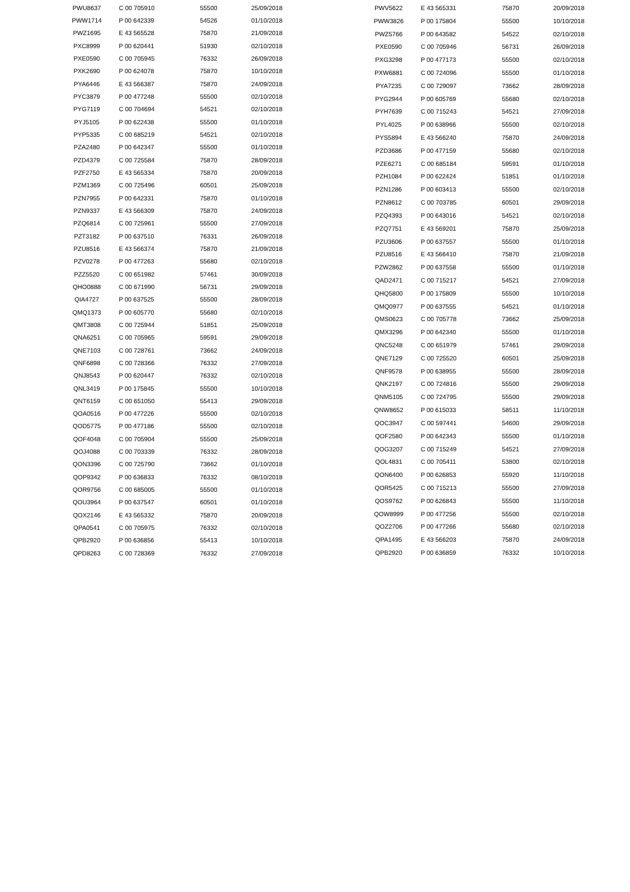| PWU8637 | C 00 705910 | 55500 | 25/09/2018 |
| PWW1714 | P 00 642339 | 54526 | 01/10/2018 |
| PWZ1695 | E 43 565528 | 75870 | 21/09/2018 |
| PXC8999 | P 00 620441 | 51930 | 02/10/2018 |
| PXE0590 | C 00 705945 | 76332 | 26/09/2018 |
| PXK2690 | P 00 624078 | 75870 | 10/10/2018 |
| PYA6446 | E 43 566387 | 75870 | 24/09/2018 |
| PYC3879 | P 00 477248 | 55500 | 02/10/2018 |
| PYG7119 | C 00 704694 | 54521 | 02/10/2018 |
| PYJ5105 | P 00 622438 | 55500 | 01/10/2018 |
| PYP5335 | C 00 685219 | 54521 | 02/10/2018 |
| PZA2480 | P 00 642347 | 55500 | 01/10/2018 |
| PZD4379 | C 00 725584 | 75870 | 28/09/2018 |
| PZF2750 | E 43 565334 | 75870 | 20/09/2018 |
| PZM1369 | C 00 725496 | 60501 | 25/09/2018 |
| PZN7955 | P 00 642331 | 75870 | 01/10/2018 |
| PZN9337 | E 43 566309 | 75870 | 24/09/2018 |
| PZQ6814 | C 00 725961 | 55500 | 27/09/2018 |
| PZT3182 | P 00 637510 | 76331 | 26/09/2018 |
| PZU8516 | E 43 566374 | 75870 | 21/09/2018 |
| PZV0278 | P 00 477263 | 55680 | 02/10/2018 |
| PZZ5520 | C 00 651982 | 57461 | 30/09/2018 |
| QHO0888 | C 00 671990 | 56731 | 29/09/2018 |
| QIA4727 | P 00 637525 | 55500 | 28/09/2018 |
| QMQ1373 | P 00 605770 | 55680 | 02/10/2018 |
| QMT3808 | C 00 725944 | 51851 | 25/09/2018 |
| QNA6251 | C 00 705965 | 59591 | 29/09/2018 |
| QNE7103 | C 00 728761 | 73662 | 24/09/2018 |
| QNF6898 | C 00 728366 | 76332 | 27/09/2018 |
| QNJ8543 | P 00 620447 | 76332 | 02/10/2018 |
| QNL3419 | P 00 175845 | 55500 | 10/10/2018 |
| QNT6159 | C 00 651050 | 55413 | 29/09/2018 |
| QOA0516 | P 00 477226 | 55500 | 02/10/2018 |
| QOD5775 | P 00 477186 | 55500 | 02/10/2018 |
| QOF4048 | C 00 705904 | 55500 | 25/09/2018 |
| QOJ4088 | C 00 703339 | 76332 | 28/09/2018 |
| QON3396 | C 00 725790 | 73662 | 01/10/2018 |
| QOP9342 | P 00 636833 | 76332 | 08/10/2018 |
| QOR9756 | C 00 685005 | 55500 | 01/10/2018 |
| QOU3964 | P 00 637547 | 60501 | 01/10/2018 |
| QOX2146 | E 43 565332 | 75870 | 20/09/2018 |
| QPA0541 | C 00 705975 | 76332 | 02/10/2018 |
| QPB2920 | P 00 636856 | 55413 | 10/10/2018 |
| QPD8263 | C 00 728369 | 76332 | 27/09/2018 |
| PWV5622 | E 43 565331 | 75870 | 20/09/2018 |
| PWW3826 | P 00 175804 | 55500 | 10/10/2018 |
| PWZ5766 | P 00 643582 | 54522 | 02/10/2018 |
| PXE0590 | C 00 705946 | 56731 | 26/09/2018 |
| PXG3298 | P 00 477173 | 55500 | 02/10/2018 |
| PXW6881 | C 00 724096 | 55500 | 01/10/2018 |
| PYA7235 | C 00 729097 | 73662 | 28/09/2018 |
| PYG2944 | P 00 605769 | 55680 | 02/10/2018 |
| PYH7639 | C 00 715243 | 54521 | 27/09/2018 |
| PYL4025 | P 00 638966 | 55500 | 02/10/2018 |
| PYS5894 | E 43 566240 | 75870 | 24/09/2018 |
| PZD3686 | P 00 477159 | 55680 | 02/10/2018 |
| PZE6271 | C 00 685184 | 59591 | 01/10/2018 |
| PZH1084 | P 00 622424 | 51851 | 01/10/2018 |
| PZN1286 | P 00 603413 | 55500 | 02/10/2018 |
| PZN8612 | C 00 703785 | 60501 | 29/09/2018 |
| PZQ4393 | P 00 643016 | 54521 | 02/10/2018 |
| PZQ7751 | E 43 569201 | 75870 | 25/09/2018 |
| PZU3606 | P 00 637557 | 55500 | 01/10/2018 |
| PZU8516 | E 43 566410 | 75870 | 21/09/2018 |
| PZW2862 | P 00 637558 | 55500 | 01/10/2018 |
| QAD2471 | C 00 715217 | 54521 | 27/09/2018 |
| QHQ5800 | P 00 175809 | 55500 | 10/10/2018 |
| QMQ0977 | P 00 637555 | 54521 | 01/10/2018 |
| QMS0623 | C 00 705778 | 73662 | 25/09/2018 |
| QMX3296 | P 00 642340 | 55500 | 01/10/2018 |
| QNC5248 | C 00 651979 | 57461 | 29/09/2018 |
| QNE7129 | C 00 725520 | 60501 | 25/09/2018 |
| QNF9578 | P 00 638955 | 55500 | 28/09/2018 |
| QNK2197 | C 00 724816 | 55500 | 29/09/2018 |
| QNM5105 | C 00 724795 | 55500 | 29/09/2018 |
| QNW8652 | P 00 615033 | 58511 | 11/10/2018 |
| QOC3947 | C 00 597441 | 54600 | 29/09/2018 |
| QOF2580 | P 00 642343 | 55500 | 01/10/2018 |
| QOG3207 | C 00 715249 | 54521 | 27/09/2018 |
| QOL4831 | C 00 705411 | 53800 | 02/10/2018 |
| QON6400 | P 00 626853 | 55920 | 11/10/2018 |
| QOR5425 | C 00 715213 | 55500 | 27/09/2018 |
| QOS9762 | P 00 626843 | 55500 | 11/10/2018 |
| QOW8999 | P 00 477256 | 55500 | 02/10/2018 |
| QOZ2706 | P 00 477266 | 55680 | 02/10/2018 |
| QPA1495 | E 43 566203 | 75870 | 24/09/2018 |
| QPB2920 | P 00 636859 | 76332 | 10/10/2018 |